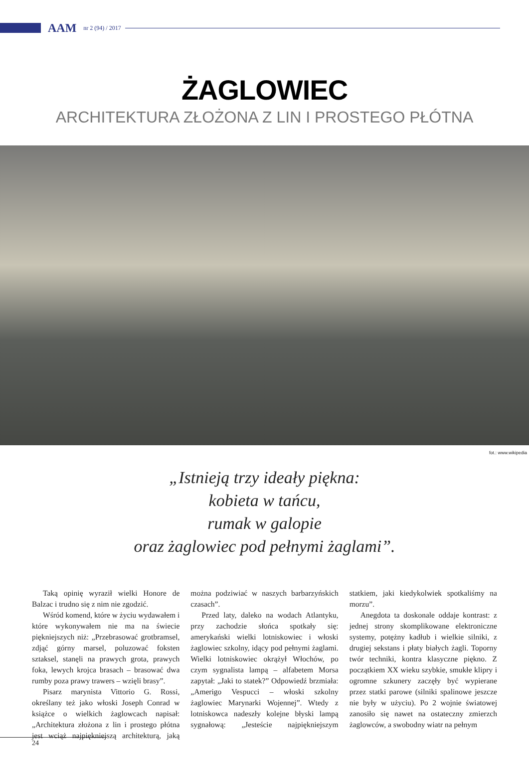AAM nr 2 (94) / 2017
ŻAGLOWIEC
ARCHITEKTURA ZŁOŻONA Z LIN I PROSTEGO PŁÓTNA
fot.: www.wikipedia
„Istnieją trzy ideały piękna:
kobieta w tańcu,
rumak w galopie
oraz żaglowiec pod pełnymi żaglami”.
Taką opinię wyraził wielki Honore de Balzac i trudno się z nim nie zgodzić.
Wśród komend, które w życiu wydawałem i które wykonywałem nie ma na świecie piękniejszych niż: „Przebrasować grotbramsel, zdjąć górny marsel, poluzować foksten sztaksel, stanęli na prawych grota, prawych foka, lewych krojca brasach – brasować dwa rumby poza prawy trawers – wzięli brasy”.
Pisarz marynista Vittorio G. Rossi, określany też jako włoski Joseph Conrad w książce o wielkich żaglowcach napisał: „Architektura złożona z lin i prostego płótna jest wciąż najpiękniejszą architekturą, jaką można podziwiać w naszych barbarzyńskich czasach”.
Przed laty, daleko na wodach Atlantyku, przy zachodzie słońca spotkały się: amerykański wielki lotniskowiec i włoski żaglowiec szkolny, idący pod pełnymi żaglami. Wielki lotniskowiec okrążył Włochów, po czym sygnalista lampą – alfabetem Morsa zapytał: „Jaki to statek?” Odpowiedź brzmiała: „Amerigo Vespucci – włoski szkolny żaglowiec Marynarki Wojennej”. Wtedy z lotniskowca nadeszły kolejne błyski lampą sygnałową: „Jesteście najpiękniejszym statkiem, jaki kiedykolwiek spotkaliśmy na morzu”.
Anegdota ta doskonale oddaje kontrast: z jednej strony skomplikowane elektroniczne systemy, potężny kadłub i wielkie silniki, z drugiej sekstans i płaty białych żagli. Toporny twór techniki, kontra klasyczne piękno. Z początkiem XX wieku szybkie, smukłe klipry i ogromne szkunery zaczęły być wypierane przez statki parowe (silniki spalinowe jeszcze nie były w użyciu). Po 2 wojnie światowej zanosiło się nawet na ostateczny zmierzch żaglowców, a swobodny wiatr na pełnym
24